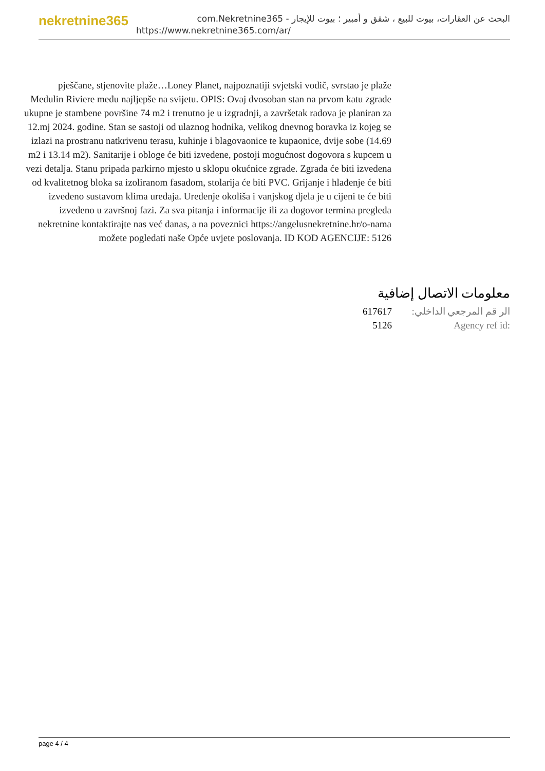nekretnine365
البحث عن العقارات، بيوت للبيع ، شقق و أمبير ؛ بيوت للإيجار - com.Nekretnine365
https://www.nekretnine365.com/ar/
pješčane, stjenovite plaže…Loney Planet, najpoznatiji svjetski vodič, svrstao je plaže Medulin Riviere među najljepše na svijetu. OPIS: Ovaj dvosoban stan na prvom katu zgrade ukupne je stambene površine 74 m2 i trenutno je u izgradnji, a završetak radova je planiran za 12.mj 2024. godine. Stan se sastoji od ulaznog hodnika, velikog dnevnog boravka iz kojeg se izlazi na prostranu natkrivenu terasu, kuhinje i blagovaonice te kupaonice, dvije sobe (14.69 m2 i 13.14 m2). Sanitarije i obloge će biti izvedene, postoji mogućnost dogovora s kupcem u vezi detalja. Stanu pripada parkirno mjesto u sklopu okućnice zgrade. Zgrada će biti izvedena od kvalitetnog bloka sa izoliranom fasadom, stolarija će biti PVC. Grijanje i hlađenje će biti izvedeno sustavom klima uređaja. Uređenje okoliša i vanjskog djela je u cijeni te će biti izvedeno u završnoj fazi. Za sva pitanja i informacije ili za dogovor termina pregleda nekretnine kontaktirajte nas već danas, a na poveznici https://angelusnekretnine.hr/o-nama možete pogledati naše Opće uvjete poslovanja. ID KOD AGENCIJE: 5126
معلومات الاتصال إضافية
| 617617 | الر قم المرجعي الداخلي: |
| 5126 | Agency ref id: |
page 4 / 4